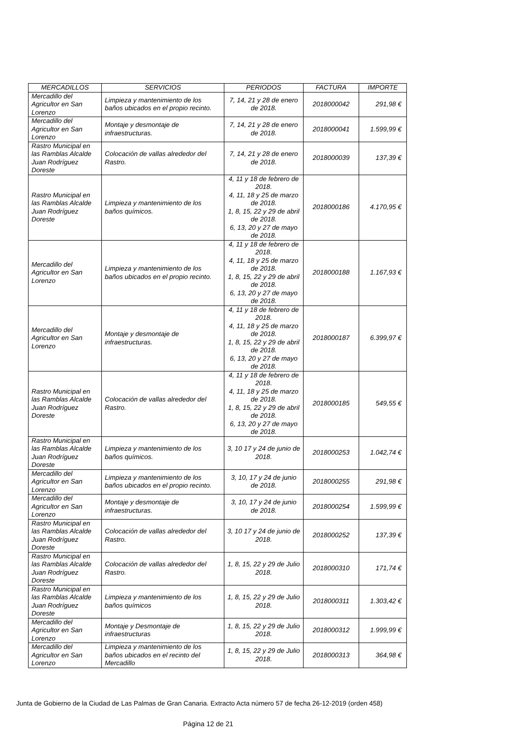| MERCADILLOS | SERVICIOS | PERIODOS | FACTURA | IMPORTE |
| --- | --- | --- | --- | --- |
| Mercadillo del Agricultor en San Lorenzo | Limpieza y mantenimiento de los baños ubicados en el propio recinto. | 7, 14, 21 y 28 de enero de 2018. | 2018000042 | 291,98 € |
| Mercadillo del Agricultor en San Lorenzo | Montaje y desmontaje de infraestructuras. | 7, 14, 21 y 28 de enero de 2018. | 2018000041 | 1.599,99 € |
| Rastro Municipal en las Ramblas Alcalde Juan Rodríguez Doreste | Colocación de vallas alrededor del Rastro. | 7, 14, 21 y 28 de enero de 2018. | 2018000039 | 137,39 € |
| Rastro Municipal en las Ramblas Alcalde Juan Rodríguez Doreste | Limpieza y mantenimiento de los baños químicos. | 4, 11 y 18 de febrero de 2018. 4, 11, 18 y 25 de marzo de 2018. 1, 8, 15, 22 y 29 de abril de 2018. 6, 13, 20 y 27 de mayo de 2018. | 2018000186 | 4.170,95 € |
| Mercadillo del Agricultor en San Lorenzo | Limpieza y mantenimiento de los baños ubicados en el propio recinto. | 4, 11 y 18 de febrero de 2018. 4, 11, 18 y 25 de marzo de 2018. 1, 8, 15, 22 y 29 de abril de 2018. 6, 13, 20 y 27 de mayo de 2018. | 2018000188 | 1.167,93 € |
| Mercadillo del Agricultor en San Lorenzo | Montaje y desmontaje de infraestructuras. | 4, 11 y 18 de febrero de 2018. 4, 11, 18 y 25 de marzo de 2018. 1, 8, 15, 22 y 29 de abril de 2018. 6, 13, 20 y 27 de mayo de 2018. | 2018000187 | 6.399,97 € |
| Rastro Municipal en las Ramblas Alcalde Juan Rodríguez Doreste | Colocación de vallas alrededor del Rastro. | 4, 11 y 18 de febrero de 2018. 4, 11, 18 y 25 de marzo de 2018. 1, 8, 15, 22 y 29 de abril de 2018. 6, 13, 20 y 27 de mayo de 2018. | 2018000185 | 549,55 € |
| Rastro Municipal en las Ramblas Alcalde Juan Rodríguez Doreste | Limpieza y mantenimiento de los baños químicos. | 3, 10 17 y 24 de junio de 2018. | 2018000253 | 1.042,74 € |
| Mercadillo del Agricultor en San Lorenzo | Limpieza y mantenimiento de los baños ubicados en el propio recinto. | 3, 10, 17 y 24 de junio de 2018. | 2018000255 | 291,98 € |
| Mercadillo del Agricultor en San Lorenzo | Montaje y desmontaje de infraestructuras. | 3, 10, 17 y 24 de junio de 2018. | 2018000254 | 1.599,99 € |
| Rastro Municipal en las Ramblas Alcalde Juan Rodríguez Doreste | Colocación de vallas alrededor del Rastro. | 3, 10 17 y 24 de junio de 2018. | 2018000252 | 137,39 € |
| Rastro Municipal en las Ramblas Alcalde Juan Rodríguez Doreste | Colocación de vallas alrededor del Rastro. | 1, 8, 15, 22 y 29 de Julio 2018. | 2018000310 | 171,74 € |
| Rastro Municipal en las Ramblas Alcalde Juan Rodríguez Doreste | Limpieza y mantenimiento de los baños químicos | 1, 8, 15, 22 y 29 de Julio 2018. | 2018000311 | 1.303,42 € |
| Mercadillo del Agricultor en San Lorenzo | Montaje y Desmontaje de infraestructuras | 1, 8, 15, 22 y 29 de Julio 2018. | 2018000312 | 1.999,99 € |
| Mercadillo del Agricultor en San Lorenzo | Limpieza y mantenimiento de los baños ubicados en el recinto del Mercadillo | 1, 8, 15, 22 y 29 de Julio 2018. | 2018000313 | 364,98 € |
Junta de Gobierno de la Ciudad de Las Palmas de Gran Canaria. Extracto Acta número 57 de fecha 26-12-2019 (orden 458)
Página 12 de 21